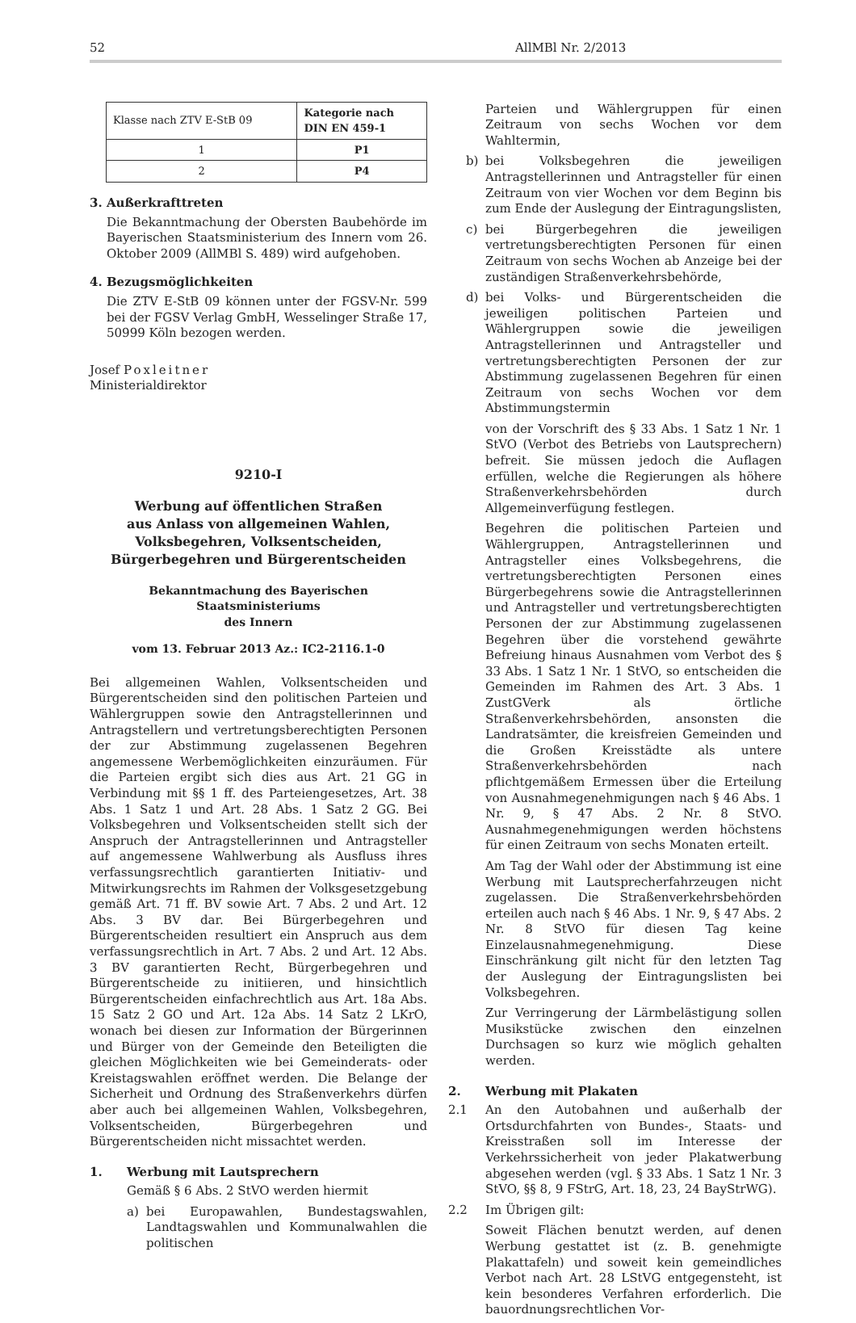52 AllMBl Nr. 2/2013
| Klasse nach ZTV E-StB 09 | Kategorie nach DIN EN 459-1 |
| 1 | P1 |
| 2 | P4 |
3. Außerkrafttreten
Die Bekanntmachung der Obersten Baubehörde im Bayerischen Staatsministerium des Innern vom 26. Oktober 2009 (AllMBl S. 489) wird aufgehoben.
4. Bezugsmöglichkeiten
Die ZTV E-StB 09 können unter der FGSV-Nr. 599 bei der FGSV Verlag GmbH, Wesselinger Straße 17, 50999 Köln bezogen werden.
Josef Poxleitner
Ministerialdirektor
9210-I
Werbung auf öffentlichen Straßen
aus Anlass von allgemeinen Wahlen,
Volksbegehren, Volksentscheiden,
Bürgerbegehren und Bürgerentscheiden
Bekanntmachung des Bayerischen Staatsministeriums
des Innern
vom 13. Februar 2013 Az.: IC2-2116.1-0
Bei allgemeinen Wahlen, Volksentscheiden und Bürgerentscheiden sind den politischen Parteien und Wählergruppen sowie den Antragstellerinnen und Antragstellern und vertretungsberechtigten Personen der zur Abstimmung zugelassenen Begehren angemessene Werbemöglichkeiten einzuräumen. Für die Parteien ergibt sich dies aus Art. 21 GG in Verbindung mit §§ 1 ff. des Parteiengesetzes, Art. 38 Abs. 1 Satz 1 und Art. 28 Abs. 1 Satz 2 GG. Bei Volksbegehren und Volksentscheiden stellt sich der Anspruch der Antragstellerinnen und Antragsteller auf angemessene Wahlwerbung als Ausfluss ihres verfassungsrechtlich garantierten Initiativ- und Mitwirkungsrechts im Rahmen der Volksgesetzgebung gemäß Art. 71 ff. BV sowie Art. 7 Abs. 2 und Art. 12 Abs. 3 BV dar. Bei Bürgerbegehren und Bürgerentscheiden resultiert ein Anspruch aus dem verfassungsrechtlich in Art. 7 Abs. 2 und Art. 12 Abs. 3 BV garantierten Recht, Bürgerbegehren und Bürgerentscheide zu initiieren, und hinsichtlich Bürgerentscheiden einfachrechtlich aus Art. 18a Abs. 15 Satz 2 GO und Art. 12a Abs. 14 Satz 2 LKrO, wonach bei diesen zur Information der Bürgerinnen und Bürger von der Gemeinde den Beteiligten die gleichen Möglichkeiten wie bei Gemeinderats- oder Kreistagswahlen eröffnet werden. Die Belange der Sicherheit und Ordnung des Straßenverkehrs dürfen aber auch bei allgemeinen Wahlen, Volksbegehren, Volksentscheiden, Bürgerbegehren und Bürgerentscheiden nicht missachtet werden.
1. Werbung mit Lautsprechern
Gemäß § 6 Abs. 2 StVO werden hiermit
a) bei Europawahlen, Bundestagswahlen, Landtagswahlen und Kommunalwahlen die politischen
Parteien und Wählergruppen für einen Zeitraum von sechs Wochen vor dem Wahltermin,
b) bei Volksbegehren die jeweiligen Antragstellerinnen und Antragsteller für einen Zeitraum von vier Wochen vor dem Beginn bis zum Ende der Auslegung der Eintragungslisten,
c) bei Bürgerbegehren die jeweiligen vertretungsberechtigten Personen für einen Zeitraum von sechs Wochen ab Anzeige bei der zuständigen Straßenverkehrsbehörde,
d) bei Volks- und Bürgerentscheiden die jeweiligen politischen Parteien und Wählergruppen sowie die jeweiligen Antragstellerinnen und Antragsteller und vertretungsberechtigten Personen der zur Abstimmung zugelassenen Begehren für einen Zeitraum von sechs Wochen vor dem Abstimmungstermin
von der Vorschrift des § 33 Abs. 1 Satz 1 Nr. 1 StVO (Verbot des Betriebs von Lautsprechern) befreit. Sie müssen jedoch die Auflagen erfüllen, welche die Regierungen als höhere Straßenverkehrsbehörden durch Allgemeinverfügung festlegen.
Begehren die politischen Parteien und Wählergruppen, Antragstellerinnen und Antragsteller eines Volksbegehrens, die vertretungsberechtigten Personen eines Bürgerbegehrens sowie die Antragstellerinnen und Antragsteller und vertretungsberechtigten Personen der zur Abstimmung zugelassenen Begehren über die vorstehend gewährte Befreiung hinaus Ausnahmen vom Verbot des § 33 Abs. 1 Satz 1 Nr. 1 StVO, so entscheiden die Gemeinden im Rahmen des Art. 3 Abs. 1 ZustGVerk als örtliche Straßenverkehrsbehörden, ansonsten die Landratsämter, die kreisfreien Gemeinden und die Großen Kreisstädte als untere Straßenverkehrsbehörden nach pflichtgemäßem Ermessen über die Erteilung von Ausnahmegenehmigungen nach § 46 Abs. 1 Nr. 9, § 47 Abs. 2 Nr. 8 StVO. Ausnahmegenehmigungen werden höchstens für einen Zeitraum von sechs Monaten erteilt.
Am Tag der Wahl oder der Abstimmung ist eine Werbung mit Lautsprecherfahrzeugen nicht zugelassen. Die Straßenverkehrsbehörden erteilen auch nach § 46 Abs. 1 Nr. 9, § 47 Abs. 2 Nr. 8 StVO für diesen Tag keine Einzelausnahmegenehmigung. Diese Einschränkung gilt nicht für den letzten Tag der Auslegung der Eintragungslisten bei Volksbegehren.
Zur Verringerung der Lärmbelästigung sollen Musikstücke zwischen den einzelnen Durchsagen so kurz wie möglich gehalten werden.
2. Werbung mit Plakaten
2.1 An den Autobahnen und außerhalb der Ortsdurchfahrten von Bundes-, Staats- und Kreisstraßen soll im Interesse der Verkehrssicherheit von jeder Plakatwerbung abgesehen werden (vgl. § 33 Abs. 1 Satz 1 Nr. 3 StVO, §§ 8, 9 FStrG, Art. 18, 23, 24 BayStrWG).
2.2 Im Übrigen gilt:
Soweit Flächen benutzt werden, auf denen Werbung gestattet ist (z. B. genehmigte Plakattafeln) und soweit kein gemeindliches Verbot nach Art. 28 LStVG entgegensteht, ist kein besonderes Verfahren erforderlich. Die bauordnungsrechtlichen Vor-